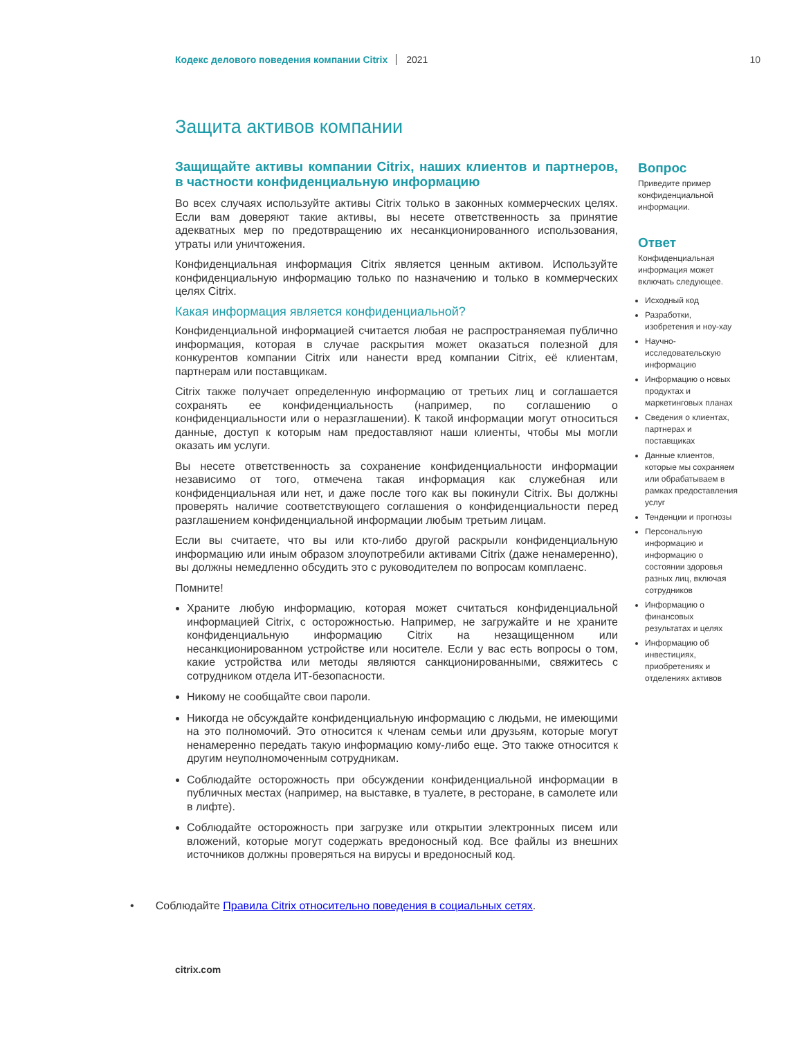Кодекс делового поведения компании Citrix 2021 10
Защита активов компании
Защищайте активы компании Citrix, наших клиентов и партнеров, в частности конфиденциальную информацию
Во всех случаях используйте активы Citrix только в законных коммерческих целях. Если вам доверяют такие активы, вы несете ответственность за принятие адекватных мер по предотвращению их несанкционированного использования, утраты или уничтожения.
Конфиденциальная информация Citrix является ценным активом. Используйте конфиденциальную информацию только по назначению и только в коммерческих целях Citrix.
Какая информация является конфиденциальной?
Конфиденциальной информацией считается любая не распространяемая публично информация, которая в случае раскрытия может оказаться полезной для конкурентов компании Citrix или нанести вред компании Citrix, её клиентам, партнерам или поставщикам.
Citrix также получает определенную информацию от третьих лиц и соглашается сохранять ее конфиденциальность (например, по соглашению о конфиденциальности или о неразглашении). К такой информации могут относиться данные, доступ к которым нам предоставляют наши клиенты, чтобы мы могли оказать им услуги.
Вы несете ответственность за сохранение конфиденциальности информации независимо от того, отмечена такая информация как служебная или конфиденциальная или нет, и даже после того как вы покинули Citrix. Вы должны проверять наличие соответствующего соглашения о конфиденциальности перед разглашением конфиденциальной информации любым третьим лицам.
Если вы считаете, что вы или кто-либо другой раскрыли конфиденциальную информацию или иным образом злоупотребили активами Citrix (даже ненамеренно), вы должны немедленно обсудить это с руководителем по вопросам комплаенс.
Помните!
Храните любую информацию, которая может считаться конфиденциальной информацией Citrix, с осторожностью. Например, не загружайте и не храните конфиденциальную информацию Citrix на незащищенном или несанкционированном устройстве или носителе. Если у вас есть вопросы о том, какие устройства или методы являются санкционированными, свяжитесь с сотрудником отдела ИТ-безопасности.
Никому не сообщайте свои пароли.
Никогда не обсуждайте конфиденциальную информацию с людьми, не имеющими на это полномочий. Это относится к членам семьи или друзьям, которые могут ненамеренно передать такую информацию кому-либо еще. Это также относится к другим неуполномоченным сотрудникам.
Соблюдайте осторожность при обсуждении конфиденциальной информации в публичных местах (например, на выставке, в туалете, в ресторане, в самолете или в лифте).
Соблюдайте осторожность при загрузке или открытии электронных писем или вложений, которые могут содержать вредоносный код. Все файлы из внешних источников должны проверяться на вирусы и вредоносный код.
• Соблюдайте Правила Citrix относительно поведения в социальных сетях.
Вопрос
Приведите пример конфиденциальной информации.
Ответ
Конфиденциальная информация может включать следующее.
Исходный код
Разработки, изобретения и ноу-хау
Научно-исследовательскую информацию
Информацию о новых продуктах и маркетинговых планах
Сведения о клиентах, партнерах и поставщиках
Данные клиентов, которые мы сохраняем или обрабатываем в рамках предоставления услуг
Тенденции и прогнозы
Персональную информацию и информацию о состоянии здоровья разных лиц, включая сотрудников
Информацию о финансовых результатах и целях
Информацию об инвестициях, приобретениях и отделениях активов
citrix.com